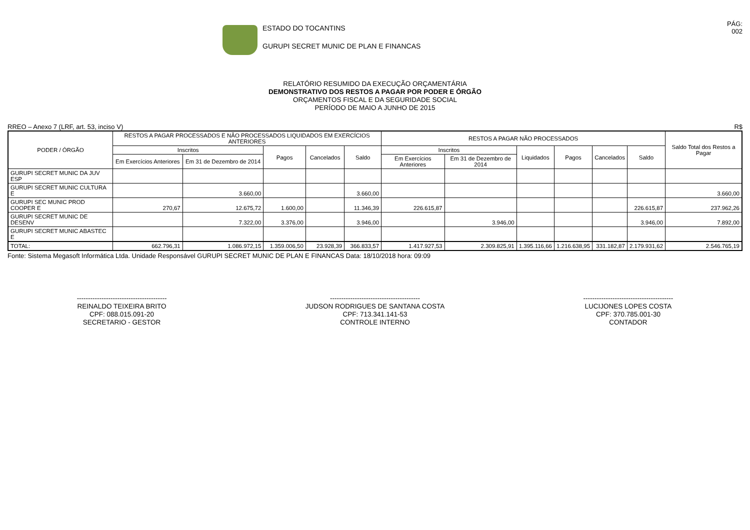ESTADO DO TOCANTINS
GURUPI SECRET MUNIC DE PLAN E FINANCAS
PÁG:
002
RELATÓRIO RESUMIDO DA EXECUÇÃO ORÇAMENTÁRIA
DEMONSTRATIVO DOS RESTOS A PAGAR POR PODER E ÓRGÃO
ORÇAMENTOS FISCAL E DA SEGURIDADE SOCIAL
PERÍODO DE MAIO A JUNHO DE 2015
RREO – Anexo 7 (LRF, art. 53, inciso V) R$
| PODER / ÓRGÃO | RESTOS A PAGAR PROCESSADOS E NÃO PROCESSADOS LIQUIDADOS EM EXERCÍCIOS ANTERIORES | | | | | RESTOS A PAGAR NÃO PROCESSADOS | | | | | | Saldo Total dos Restos a Pagar |
| --- | --- | --- | --- | --- | --- | --- | --- | --- | --- | --- | --- | --- |
| | Inscritos | | Pagos | Cancelados | Saldo | Inscritos | | Liquidados | Pagos | Cancelados | Saldo | |
| | Em Exercícios Anteriores | Em 31 de Dezembro de 2014 | | | | Em Exercícios Anteriores | Em 31 de Dezembro de 2014 | | | | | |
| GURUPI SECRET MUNIC DA JUV ESP | | | | | | | | | | | | |
| GURUPI SECRET MUNIC CULTURA E | | 3.660,00 | | | 3.660,00 | | | | | | | 3.660,00 |
| GURUPI SEC MUNIC PROD COOPER E | 270,67 | 12.675,72 | 1.600,00 | | 11.346,39 | 226.615,87 | | | | | 226.615,87 | 237.962,26 |
| GURUPI SECRET MUNIC DE DESENV | | 7.322,00 | 3.376,00 | | 3.946,00 | | 3.946,00 | | | | 3.946,00 | 7.892,00 |
| GURUPI SECRET MUNIC ABASTEC E | | | | | | | | | | | | |
| TOTAL: | 662.796,31 | 1.086.972,15 | 1.359.006,50 | 23.928,39 | 366.833,57 | 1.417.927,53 | 2.309.825,91 | 1.395.116,66 | 1.216.638,95 | 331.182,87 | 2.179.931,62 | 2.546.765,19 |
Fonte: Sistema Megasoft Informática Ltda. Unidade Responsável GURUPI SECRET MUNIC DE PLAN E FINANCAS Data: 18/10/2018 hora: 09:09
----------------------------------------
REINALDO TEIXEIRA BRITO
CPF: 088.015.091-20
SECRETARIO - GESTOR
----------------------------------------
JUDSON RODRIGUES DE SANTANA COSTA
CPF: 713.341.141-53
CONTROLE INTERNO
----------------------------------------
LUCIJONES LOPES COSTA
CPF: 370.785.001-30
CONTADOR